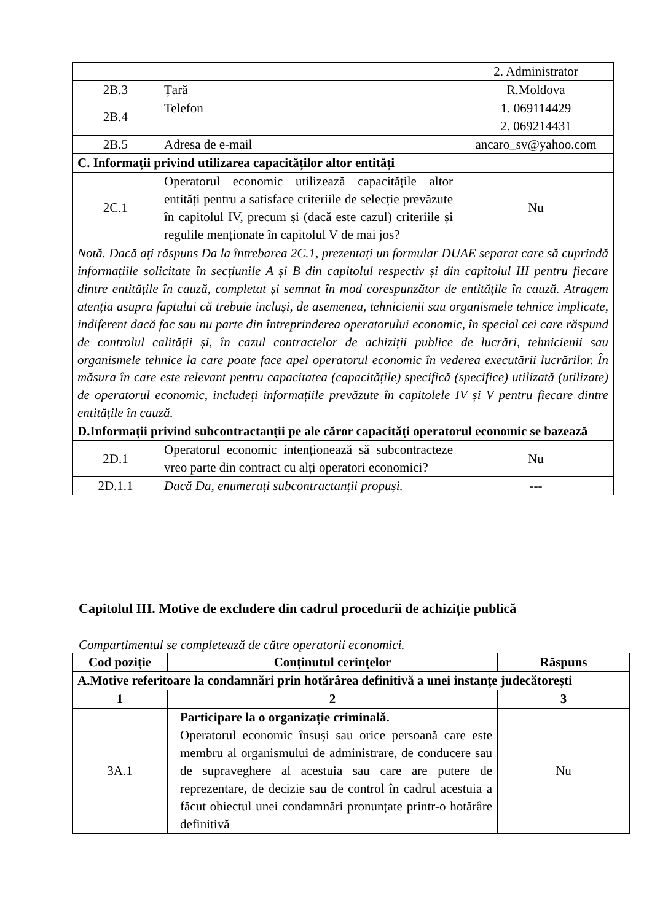| | | 2. Administrator |
| 2B.3 | Țară | R.Moldova |
| 2B.4 | Telefon | 1. 069114429 2. 069214431 |
| 2B.5 | Adresa de e-mail | ancaro_sv@yahoo.com |
| C. Informații privind utilizarea capacităților altor entități | | |
| 2C.1 | Operatorul economic utilizează capacitățile altor entități pentru a satisface criteriile de selecție prevăzute în capitolul IV, precum și (dacă este cazul) criteriile și regulile menționate în capitolul V de mai jos? | Nu |
| Notă. Dacă ați răspuns Da la întrebarea 2C.1, prezentați un formular DUAE separat care să cuprindă informațiile solicitate în secțiunile A și B din capitolul respectiv și din capitolul III pentru fiecare dintre entitățile în cauză, completat și semnat în mod corespunzător de entitățile în cauză. Atragem atenția asupra faptului că trebuie incluși, de asemenea, tehnicienii sau organismele tehnice implicate, indiferent dacă fac sau nu parte din întreprinderea operatorului economic, în special cei care răspund de controlul calității și, în cazul contractelor de achiziții publice de lucrări, tehnicienii sau organismele tehnice la care poate face apel operatorul economic în vederea executării lucrărilor. În măsura în care este relevant pentru capacitatea (capacitățile) specifică (specifice) utilizată (utilizate) de operatorul economic, includeți informațiile prevăzute în capitolele IV și V pentru fiecare dintre entitățile în cauză. | | |
| D.Informații privind subcontractanții pe ale căror capacități operatorul economic se bazează | | |
| 2D.1 | Operatorul economic intenționează să subcontracteze vreo parte din contract cu alți operatori economici? | Nu |
| 2D.1.1 | Dacă Da, enumerați subcontractanții propuși. | --- |
Capitolul III. Motive de excludere din cadrul procedurii de achiziție publică
Compartimentul se completează de către operatorii economici.
| Cod poziție | Conținutul cerințelor | Răspuns |
| --- | --- | --- |
| A.Motive referitoare la condamnări prin hotărârea definitivă a unei instanțe judecătorești | | |
| 1 | 2 | 3 |
| 3A.1 | Participare la o organizație criminală. Operatorul economic însuși sau orice persoană care este membru al organismului de administrare, de conducere sau de supraveghere al acestuia sau care are putere de reprezentare, de decizie sau de control în cadrul acestuia a făcut obiectul unei condamnări pronunțate printr-o hotărâre definitivă | Nu |